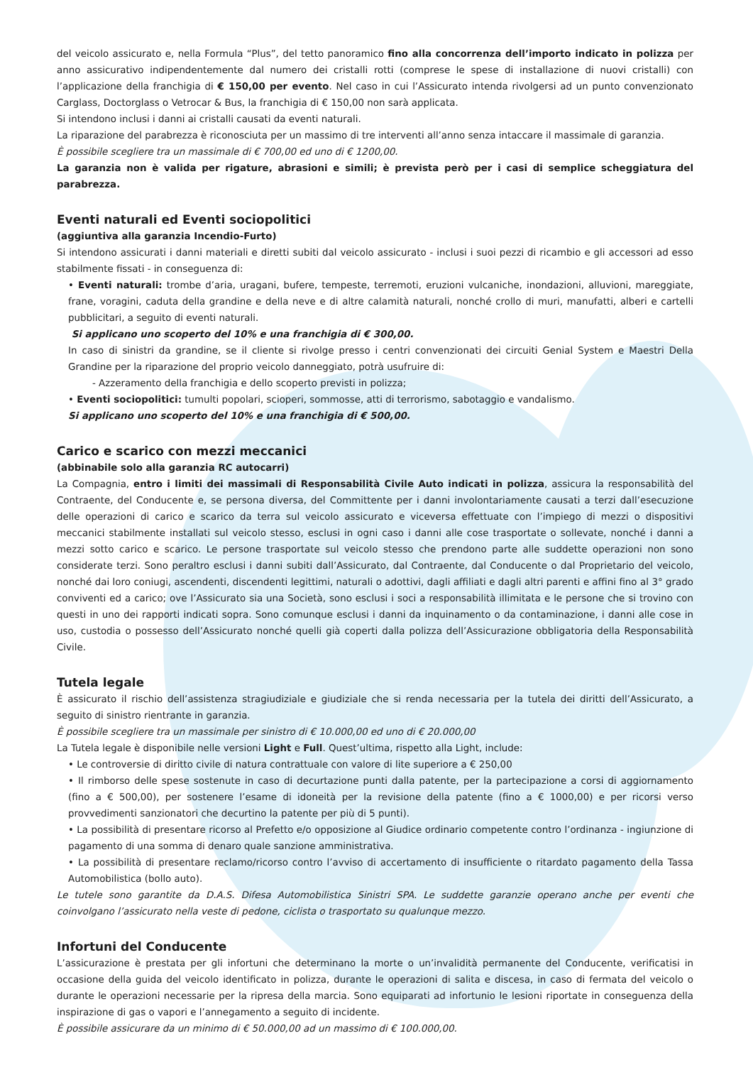del veicolo assicurato e, nella Formula “Plus”, del tetto panoramico fino alla concorrenza dell’importo indicato in polizza per anno assicurativo indipendentemente dal numero dei cristalli rotti (comprese le spese di installazione di nuovi cristalli) con l’applicazione della franchigia di € 150,00 per evento. Nel caso in cui l’Assicurato intenda rivolgersi ad un punto convenzionato Carglass, Doctorglass o Vetrocar & Bus, la franchigia di € 150,00 non sarà applicata.
Si intendono inclusi i danni ai cristalli causati da eventi naturali.
La riparazione del parabrezza è riconosciuta per un massimo di tre interventi all’anno senza intaccare il massimale di garanzia.
È possibile scegliere tra un massimale di € 700,00 ed uno di € 1200,00.
La garanzia non è valida per rigature, abrasioni e simili; è prevista però per i casi di semplice scheggiatura del parabrezza.
Eventi naturali ed Eventi sociopolitici
(aggiuntiva alla garanzia Incendio-Furto)
Si intendono assicurati i danni materiali e diretti subiti dal veicolo assicurato - inclusi i suoi pezzi di ricambio e gli accessori ad esso stabilmente fissati - in conseguenza di:
• Eventi naturali: trombe d’aria, uragani, bufere, tempeste, terremoti, eruzioni vulcaniche, inondazioni, alluvioni, mareggiate, frane, voragini, caduta della grandine e della neve e di altre calamità naturali, nonché crollo di muri, manufatti, alberi e cartelli pubblicitari, a seguito di eventi naturali.
Si applicano uno scoperto del 10% e una franchigia di € 300,00.
In caso di sinistri da grandine, se il cliente si rivolge presso i centri convenzionati dei circuiti Genial System e Maestri Della Grandine per la riparazione del proprio veicolo danneggiato, potrà usufruire di:
- Azzeramento della franchigia e dello scoperto previsti in polizza;
• Eventi sociopolitici: tumulti popolari, scioperi, sommosse, atti di terrorismo, sabotaggio e vandalismo.
Si applicano uno scoperto del 10% e una franchigia di € 500,00.
Carico e scarico con mezzi meccanici
(abbinabile solo alla garanzia RC autocarri)
La Compagnia, entro i limiti dei massimali di Responsabilità Civile Auto indicati in polizza, assicura la responsabilità del Contraente, del Conducente e, se persona diversa, del Committente per i danni involontariamente causati a terzi dall’esecuzione delle operazioni di carico e scarico da terra sul veicolo assicurato e viceversa effettuate con l’impiego di mezzi o dispositivi meccanici stabilmente installati sul veicolo stesso, esclusi in ogni caso i danni alle cose trasportate o sollevate, nonché i danni a mezzi sotto carico e scarico. Le persone trasportate sul veicolo stesso che prendono parte alle suddette operazioni non sono considerate terzi. Sono peraltro esclusi i danni subiti dall’Assicurato, dal Contraente, dal Conducente o dal Proprietario del veicolo, nonché dai loro coniugi, ascendenti, discendenti legittimi, naturali o adottivi, dagli affiliati e dagli altri parenti e affini fino al 3° grado conviventi ed a carico; ove l’Assicurato sia una Società, sono esclusi i soci a responsabilità illimitata e le persone che si trovino con questi in uno dei rapporti indicati sopra. Sono comunque esclusi i danni da inquinamento o da contaminazione, i danni alle cose in uso, custodia o possesso dell’Assicurato nonché quelli già coperti dalla polizza dell’Assicurazione obbligatoria della Responsabilità Civile.
Tutela legale
È assicurato il rischio dell’assistenza stragiudiziale e giudiziale che si renda necessaria per la tutela dei diritti dell’Assicurato, a seguito di sinistro rientrante in garanzia.
È possibile scegliere tra un massimale per sinistro di € 10.000,00 ed uno di € 20.000,00
La Tutela legale è disponibile nelle versioni Light e Full. Quest’ultima, rispetto alla Light, include:
• Le controversie di diritto civile di natura contrattuale con valore di lite superiore a € 250,00
• Il rimborso delle spese sostenute in caso di decurtazione punti dalla patente, per la partecipazione a corsi di aggiornamento (fino a € 500,00), per sostenere l’esame di idoneità per la revisione della patente (fino a € 1000,00) e per ricorsi verso provvedimenti sanzionatori che decurtino la patente per più di 5 punti).
• La possibilità di presentare ricorso al Prefetto e/o opposizione al Giudice ordinario competente contro l’ordinanza - ingiunzione di pagamento di una somma di denaro quale sanzione amministrativa.
• La possibilità di presentare reclamo/ricorso contro l’avviso di accertamento di insufficiente o ritardato pagamento della Tassa Automobilistica (bollo auto).
Le tutele sono garantite da D.A.S. Difesa Automobilistica Sinistri SPA. Le suddette garanzie operano anche per eventi che coinvolgano l’assicurato nella veste di pedone, ciclista o trasportato su qualunque mezzo.
Infortuni del Conducente
L’assicurazione è prestata per gli infortuni che determinano la morte o un’invalidità permanente del Conducente, verificatisi in occasione della guida del veicolo identificato in polizza, durante le operazioni di salita e discesa, in caso di fermata del veicolo o durante le operazioni necessarie per la ripresa della marcia. Sono equiparati ad infortunio le lesioni riportate in conseguenza della inspirazione di gas o vapori e l’annegamento a seguito di incidente.
È possibile assicurare da un minimo di € 50.000,00 ad un massimo di € 100.000,00.